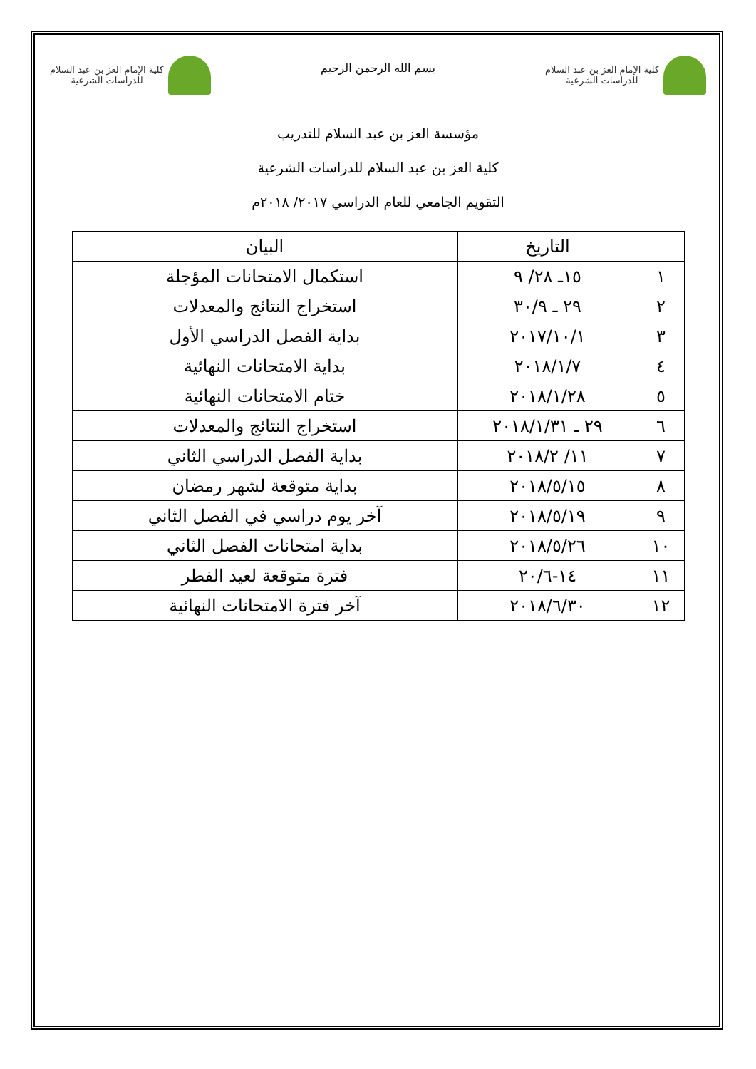كلية الإمام العز بن عبد السلام
للدراسات الشرعية
بسم الله الرحمن الرحيم
كلية الإمام العز بن عبد السلام
للدراسات الشرعية
مؤسسة العز بن عبد السلام للتدريب
كلية العز بن عبد السلام للدراسات الشرعية
التقويم الجامعي للعام الدراسي ٢٠١٧/ ٢٠١٨م
| | التاريخ | البيان |
| --- | --- | --- |
| ١ | ١٥ـ ٢٨/ ٩ | استكمال الامتحانات المؤجلة |
| ٢ | ٢٩ ـ ٣٠/٩ | استخراج النتائج والمعدلات |
| ٣ | ٢٠١٧/١٠/١ | بداية الفصل الدراسي الأول |
| ٤ | ٢٠١٨/١/٧ | بداية الامتحانات النهائية |
| ٥ | ٢٠١٨/١/٢٨ | ختام الامتحانات النهائية |
| ٦ | ٢٩ ـ ٢٠١٨/١/٣١ | استخراج النتائج والمعدلات |
| ٧ | ١١/ ٢٠١٨/٢ | بداية الفصل الدراسي الثاني |
| ٨ | ٢٠١٨/٥/١٥ | بداية متوقعة لشهر رمضان |
| ٩ | ٢٠١٨/٥/١٩ | آخر يوم دراسي في الفصل الثاني |
| ١٠ | ٢٠١٨/٥/٢٦ | بداية امتحانات الفصل الثاني |
| ١١ | ١٤-٢٠/٦ | فترة متوقعة لعيد الفطر |
| ١٢ | ٢٠١٨/٦/٣٠ | آخر فترة الامتحانات النهائية |